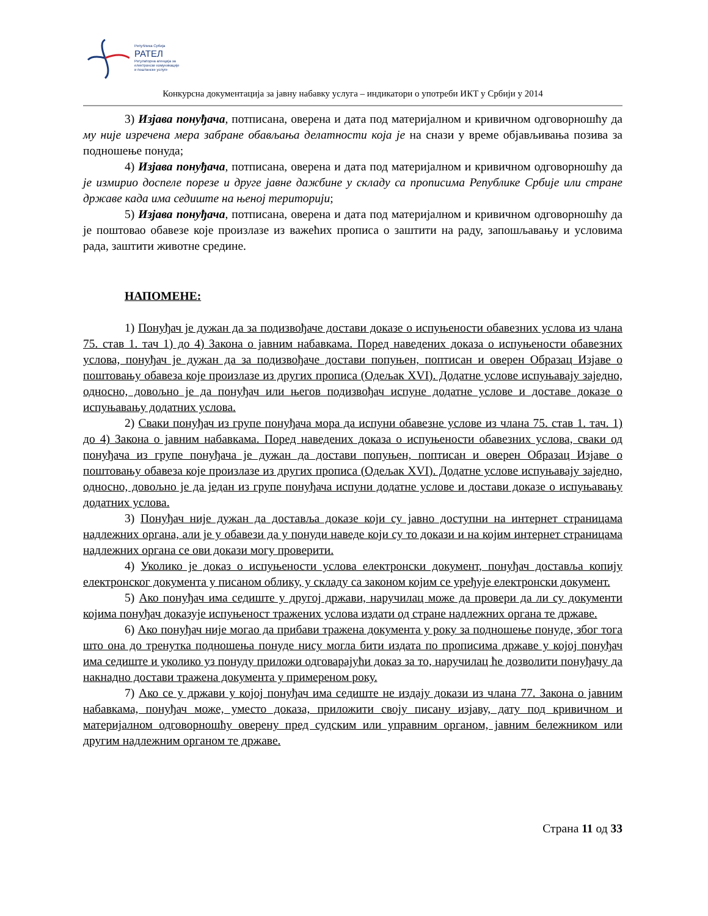Република Србија
РАТЕЛ
Регулаторна агенција за
електронске комуникације
и поштанске услуге
Конкурсна документација за јавну набавку услуга – индикатори о употреби ИКТ у Србији у 2014
3) Изјава понуђача, потписана, оверена и дата под материјалном и кривичном одговорношћу да му није изречена мера забране обављања делатности која је на снази у време објављивања позива за подношење понуда;
4) Изјава понуђача, потписана, оверена и дата под материјалном и кривичном одговорношћу да је измирио доспеле порезе и друге јавне дажбине у складу са прописима Републике Србије или стране државе када има седиште на њеној територији;
5) Изјава понуђача, потписана, оверена и дата под материјалном и кривичном одговорношћу да је поштовао обавезе које произлазе из важећих прописа о заштити на раду, запошљавању и условима рада, заштити животне средине.
НАПОМЕНЕ:
1) Понуђач је дужан да за подизвођаче достави доказе о испуњености обавезних услова из члана 75. став 1. тач 1) до 4) Закона о јавним набавкама. Поред наведених доказа о испуњености обавезних услова, понуђач је дужан да за подизвођаче достави попуњен, поптисан и оверен Образац Изјаве о поштовању обавеза које произлазе из других прописа (Одељак XVI). Додатне услове испуњавају заједно, односно, довољно је да понуђач или његов подизвођач испуне додатне услове и доставе доказе о испуњавању додатних услова.
2) Сваки понуђач из групе понуђача мора да испуни обавезне услове из члана 75. став 1. тач. 1) до 4) Закона о јавним набавкама. Поред наведених доказа о испуњености обавезних услова, сваки од понуђача из групе понуђача је дужан да достави попуњен, поптисан и оверен Образац Изјаве о поштовању обавеза које произлазе из других прописа (Одељак XVI). Додатне услове испуњавају заједно, односно, довољно је да један из групе понуђача испуни додатне услове и достави доказе о испуњавању додатних услова.
3) Понуђач није дужан да доставља доказе који су јавно доступни на интернет страницама надлежних органа, али је у обавези да у понуди наведе који су то докази и на којим интернет страницама надлежних органа се ови докази могу проверити.
4) Уколико је доказ о испуњености услова електронски документ, понуђач доставља копију електронског документа у писаном облику, у складу са законом којим се уређује електронски документ.
5) Ако понуђач има седиште у другој држави, наручилац може да провери да ли су документи којима понуђач доказује испуњеност тражених услова издати од стране надлежних органа те државе.
6) Ако понуђач није могао да прибави тражена документа у року за подношење понуде, због тога што она до тренутка подношења понуде нису могла бити издата по прописима државе у којој понуђач има седиште и уколико уз понуду приложи одговарајући доказ за то, наручилац ће дозволити понуђачу да накнадно достави тражена документа у примереном року.
7) Ако се у држави у којој понуђач има седиште не издају докази из члана 77. Закона о јавним набавкама, понуђач може, уместо доказа, приложити своју писану изјаву, дату под кривичном и материјалном одговорношћу оверену пред судским или управним органом, јавним бележником или другим надлежним органом те државе.
Страна 11 од 33